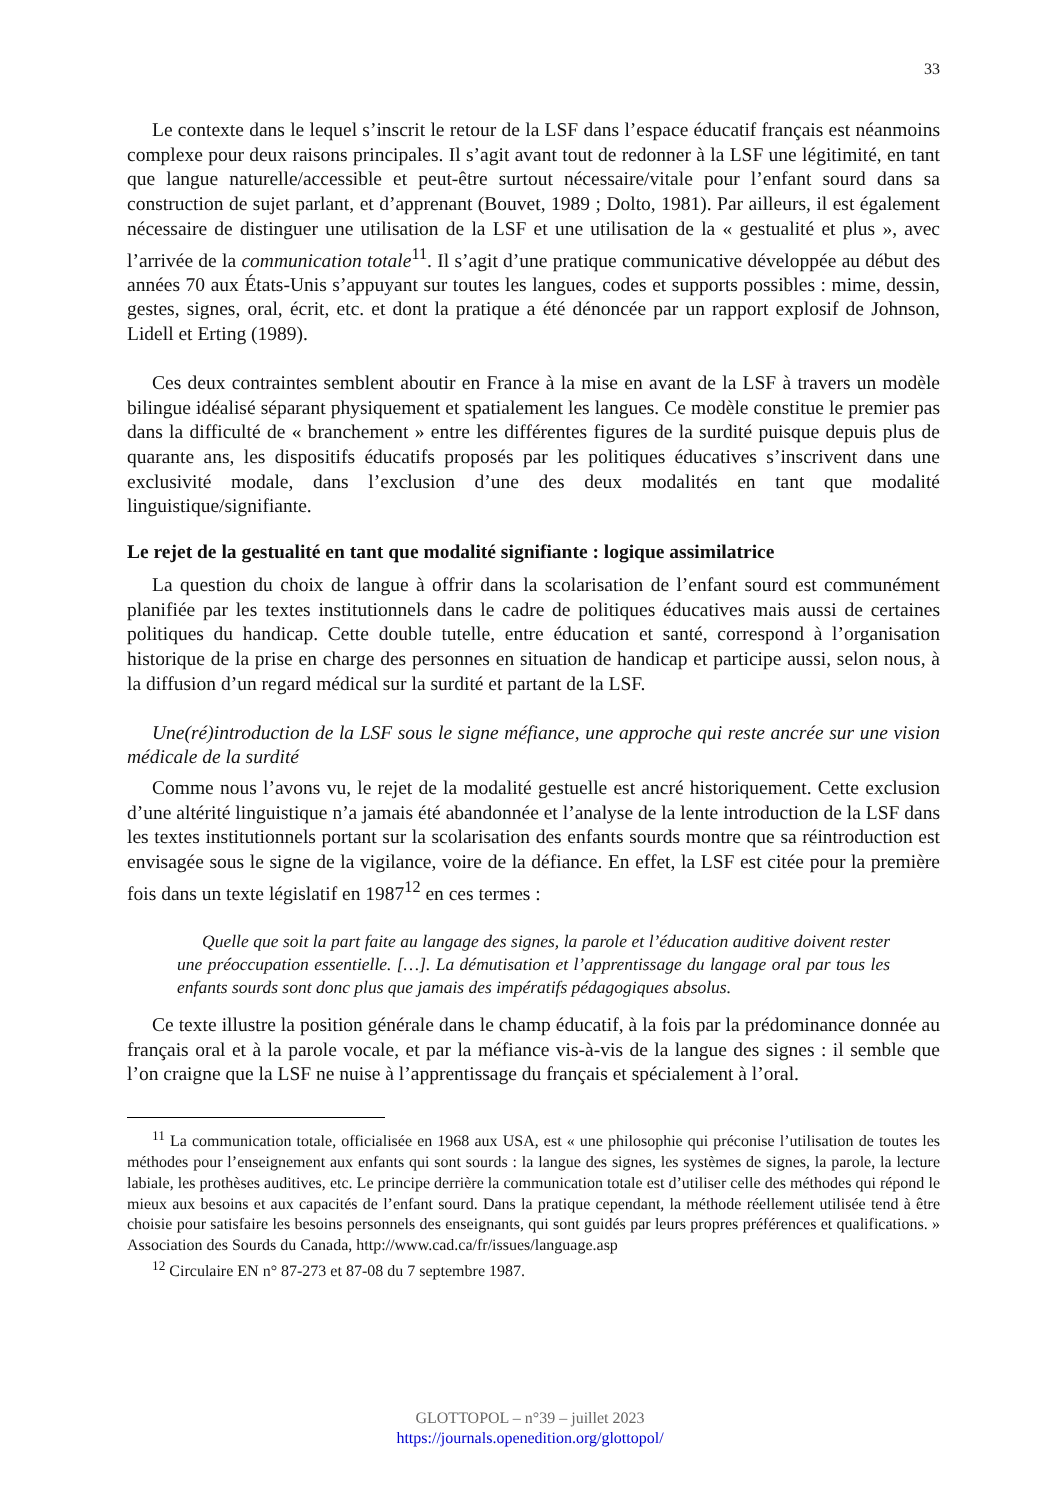33
Le contexte dans le lequel s’inscrit le retour de la LSF dans l’espace éducatif français est néanmoins complexe pour deux raisons principales. Il s’agit avant tout de redonner à la LSF une légitimité, en tant que langue naturelle/accessible et peut-être surtout nécessaire/vitale pour l’enfant sourd dans sa construction de sujet parlant, et d’apprenant (Bouvet, 1989 ; Dolto, 1981). Par ailleurs, il est également nécessaire de distinguer une utilisation de la LSF et une utilisation de la « gestualité et plus », avec l’arrivée de la communication totale<sup>11</sup>. Il s’agit d’une pratique communicative développée au début des années 70 aux États-Unis s’appuyant sur toutes les langues, codes et supports possibles : mime, dessin, gestes, signes, oral, écrit, etc. et dont la pratique a été dénoncée par un rapport explosif de Johnson, Lidell et Erting (1989).
Ces deux contraintes semblent aboutir en France à la mise en avant de la LSF à travers un modèle bilingue idéalisé séparant physiquement et spatialement les langues. Ce modèle constitue le premier pas dans la difficulté de « branchement » entre les différentes figures de la surdité puisque depuis plus de quarante ans, les dispositifs éducatifs proposés par les politiques éducatives s’inscrivent dans une exclusivité modale, dans l’exclusion d’une des deux modalités en tant que modalité linguistique/signifiante.
Le rejet de la gestualité en tant que modalité signifiante : logique assimilatrice
La question du choix de langue à offrir dans la scolarisation de l’enfant sourd est communément planifiée par les textes institutionnels dans le cadre de politiques éducatives mais aussi de certaines politiques du handicap. Cette double tutelle, entre éducation et santé, correspond à l’organisation historique de la prise en charge des personnes en situation de handicap et participe aussi, selon nous, à la diffusion d’un regard médical sur la surdité et partant de la LSF.
Une(ré)introduction de la LSF sous le signe méfiance, une approche qui reste ancrée sur une vision médicale de la surdité
Comme nous l’avons vu, le rejet de la modalité gestuelle est ancré historiquement. Cette exclusion d’une altérité linguistique n’a jamais été abandonnée et l’analyse de la lente introduction de la LSF dans les textes institutionnels portant sur la scolarisation des enfants sourds montre que sa réintroduction est envisagée sous le signe de la vigilance, voire de la défiance. En effet, la LSF est citée pour la première fois dans un texte législatif en 1987<sup>12</sup> en ces termes :
Quelle que soit la part faite au langage des signes, la parole et l’éducation auditive doivent rester une préoccupation essentielle. […]. La démutisation et l’apprentissage du langage oral par tous les enfants sourds sont donc plus que jamais des impératifs pédagogiques absolus.
Ce texte illustre la position générale dans le champ éducatif, à la fois par la prédominance donnée au français oral et à la parole vocale, et par la méfiance vis-à-vis de la langue des signes : il semble que l’on craigne que la LSF ne nuise à l’apprentissage du français et spécialement à l’oral.
<sup>11</sup> La communication totale, officialisée en 1968 aux USA, est « une philosophie qui préconise l’utilisation de toutes les méthodes pour l’enseignement aux enfants qui sont sourds : la langue des signes, les systèmes de signes, la parole, la lecture labiale, les prothèses auditives, etc. Le principe derrière la communication totale est d’utiliser celle des méthodes qui répond le mieux aux besoins et aux capacités de l’enfant sourd. Dans la pratique cependant, la méthode réellement utilisée tend à être choisie pour satisfaire les besoins personnels des enseignants, qui sont guidés par leurs propres préférences et qualifications. » Association des Sourds du Canada, http://www.cad.ca/fr/issues/language.asp
<sup>12</sup> Circulaire EN n° 87-273 et 87-08 du 7 septembre 1987.
GLOTTOPOL – n°39 – juillet 2023
https://journals.openedition.org/glottopol/